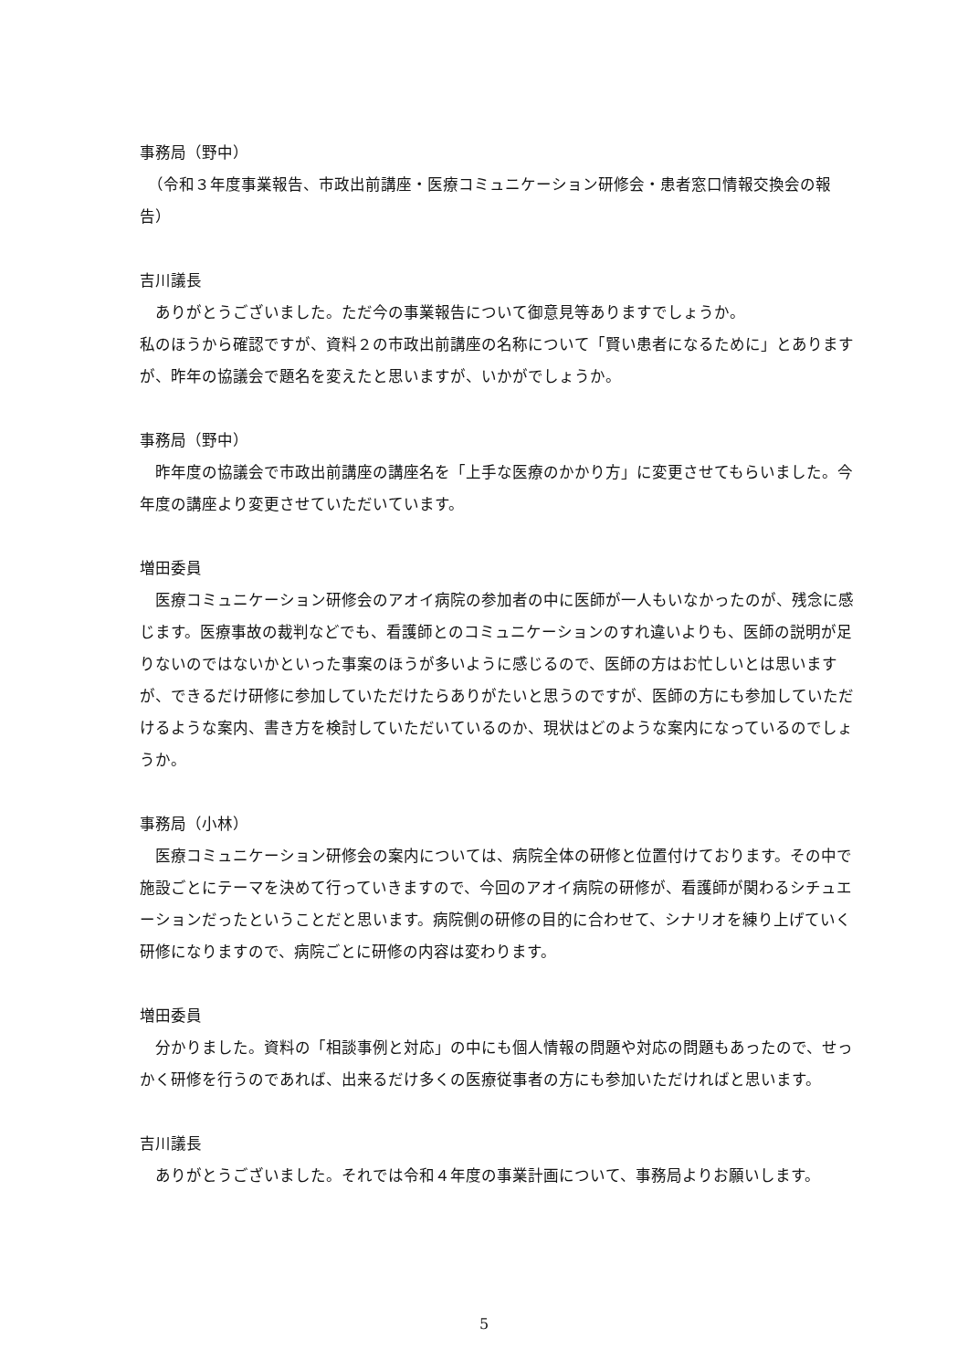事務局（野中）
　（令和３年度事業報告、市政出前講座・医療コミュニケーション研修会・患者窓口情報交換会の報告）
吉川議長
　ありがとうございました。ただ今の事業報告について御意見等ありますでしょうか。
私のほうから確認ですが、資料２の市政出前講座の名称について「賢い患者になるために」とありますが、昨年の協議会で題名を変えたと思いますが、いかがでしょうか。
事務局（野中）
　昨年度の協議会で市政出前講座の講座名を「上手な医療のかかり方」に変更させてもらいました。今年度の講座より変更させていただいています。
増田委員
　医療コミュニケーション研修会のアオイ病院の参加者の中に医師が一人もいなかったのが、残念に感じます。医療事故の裁判などでも、看護師とのコミュニケーションのすれ違いよりも、医師の説明が足りないのではないかといった事案のほうが多いように感じるので、医師の方はお忙しいとは思いますが、できるだけ研修に参加していただけたらありがたいと思うのですが、医師の方にも参加していただけるような案内、書き方を検討していただいているのか、現状はどのような案内になっているのでしょうか。
事務局（小林）
　医療コミュニケーション研修会の案内については、病院全体の研修と位置付けております。その中で施設ごとにテーマを決めて行っていきますので、今回のアオイ病院の研修が、看護師が関わるシチュエーションだったということだと思います。病院側の研修の目的に合わせて、シナリオを練り上げていく研修になりますので、病院ごとに研修の内容は変わります。
増田委員
　分かりました。資料の「相談事例と対応」の中にも個人情報の問題や対応の問題もあったので、せっかく研修を行うのであれば、出来るだけ多くの医療従事者の方にも参加いただければと思います。
吉川議長
　ありがとうございました。それでは令和４年度の事業計画について、事務局よりお願いします。
5